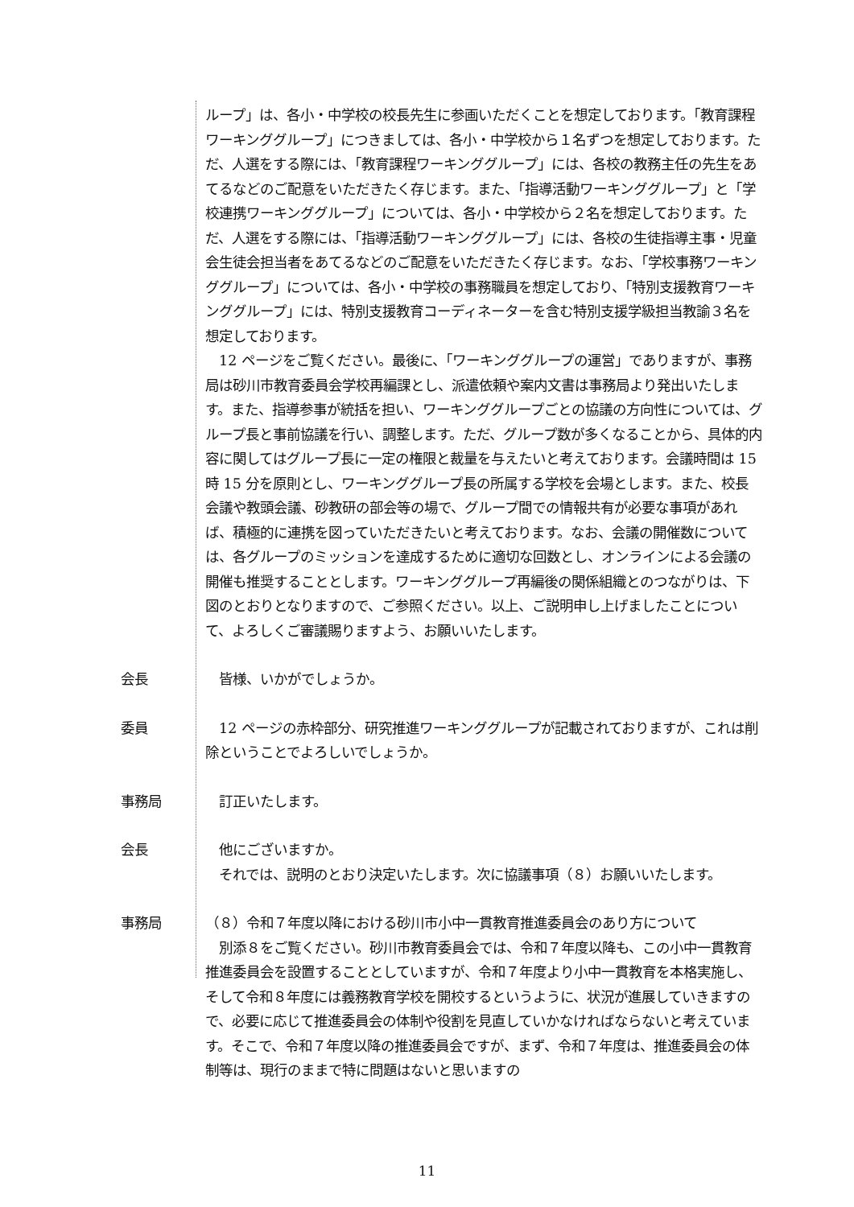ループ」は、各小・中学校の校長先生に参画いただくことを想定しております。「教育課程ワーキンググループ」につきましては、各小・中学校から１名ずつを想定しております。ただ、人選をする際には、「教育課程ワーキンググループ」には、各校の教務主任の先生をあてるなどのご配意をいただきたく存じます。また、「指導活動ワーキンググループ」と「学校連携ワーキンググループ」については、各小・中学校から２名を想定しております。ただ、人選をする際には、「指導活動ワーキンググループ」には、各校の生徒指導主事・児童会生徒会担当者をあてるなどのご配意をいただきたく存じます。なお、「学校事務ワーキンググループ」については、各小・中学校の事務職員を想定しており、「特別支援教育ワーキンググループ」には、特別支援教育コーディネーターを含む特別支援学級担当教諭３名を想定しております。
　12 ページをご覧ください。最後に、「ワーキンググループの運営」でありますが、事務局は砂川市教育委員会学校再編課とし、派遣依頼や案内文書は事務局より発出いたします。また、指導参事が統括を担い、ワーキンググループごとの協議の方向性については、グループ長と事前協議を行い、調整します。ただ、グループ数が多くなることから、具体的内容に関してはグループ長に一定の権限と裁量を与えたいと考えております。会議時間は 15 時 15 分を原則とし、ワーキンググループ長の所属する学校を会場とします。また、校長会議や教頭会議、砂教研の部会等の場で、グループ間での情報共有が必要な事項があれば、積極的に連携を図っていただきたいと考えております。なお、会議の開催数については、各グループのミッションを達成するために適切な回数とし、オンラインによる会議の開催も推奨することとします。ワーキンググループ再編後の関係組織とのつながりは、下図のとおりとなりますので、ご参照ください。以上、ご説明申し上げましたことについて、よろしくご審議賜りますよう、お願いいたします。
会長 　皆様、いかがでしょうか。
委員 　12 ページの赤枠部分、研究推進ワーキンググループが記載されておりますが、これは削除ということでよろしいでしょうか。
事務局 　訂正いたします。
会長 　他にございますか。
　それでは、説明のとおり決定いたします。次に協議事項（８）お願いいたします。
事務局 （８）令和７年度以降における砂川市小中一貫教育推進委員会のあり方について
　別添８をご覧ください。砂川市教育委員会では、令和７年度以降も、この小中一貫教育推進委員会を設置することとしていますが、令和７年度より小中一貫教育を本格実施し、そして令和８年度には義務教育学校を開校するというように、状況が進展していきますので、必要に応じて推進委員会の体制や役割を見直していかなければならないと考えています。そこで、令和７年度以降の推進委員会ですが、まず、令和７年度は、推進委員会の体制等は、現行のままで特に問題はないと思いますの
11